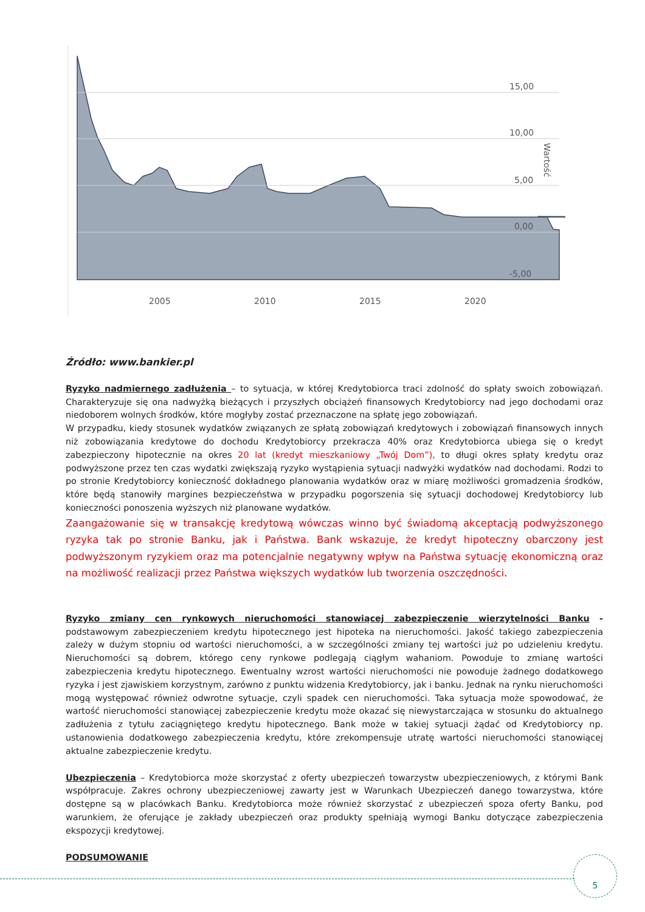15,00
10,00
5,00
0,00
-5,00
Wartość
2005
2010
2015
2020
Źródło: www.bankier.pl
Ryzyko nadmiernego zadłużenia – to sytuacja, w której Kredytobiorca traci zdolność do spłaty swoich zobowiązań. Charakteryzuje się ona nadwyżką bieżących i przyszłych obciążeń finansowych Kredytobiorcy nad jego dochodami oraz niedoborem wolnych środków, które mogłyby zostać przeznaczone na spłatę jego zobowiązań.
W przypadku, kiedy stosunek wydatków związanych ze spłatą zobowiązań kredytowych i zobowiązań finansowych innych niż zobowiązania kredytowe do dochodu Kredytobiorcy przekracza 40% oraz Kredytobiorca ubiega się o kredyt zabezpieczony hipotecznie na okres 20 lat (kredyt mieszkaniowy „Twój Dom”), to długi okres spłaty kredytu oraz podwyższone przez ten czas wydatki zwiększają ryzyko wystąpienia sytuacji nadwyżki wydatków nad dochodami. Rodzi to po stronie Kredytobiorcy konieczność dokładnego planowania wydatków oraz w miarę możliwości gromadzenia środków, które będą stanowiły margines bezpieczeństwa w przypadku pogorszenia się sytuacji dochodowej Kredytobiorcy lub konieczności ponoszenia wyższych niż planowane wydatków.
Zaangażowanie się w transakcję kredytową wówczas winno być świadomą akceptacją podwyższonego ryzyka tak po stronie Banku, jak i Państwa. Bank wskazuje, że kredyt hipoteczny obarczony jest podwyższonym ryzykiem oraz ma potencjalnie negatywny wpływ na Państwa sytuację ekonomiczną oraz na możliwość realizacji przez Państwa większych wydatków lub tworzenia oszczędności.
Ryzyko zmiany cen rynkowych nieruchomości stanowiącej zabezpieczenie wierzytelności Banku - podstawowym zabezpieczeniem kredytu hipotecznego jest hipoteka na nieruchomości. Jakość takiego zabezpieczenia zależy w dużym stopniu od wartości nieruchomości, a w szczególności zmiany tej wartości już po udzieleniu kredytu. Nieruchomości są dobrem, którego ceny rynkowe podlegają ciągłym wahaniom. Powoduje to zmianę wartości zabezpieczenia kredytu hipotecznego. Ewentualny wzrost wartości nieruchomości nie powoduje żadnego dodatkowego ryzyka i jest zjawiskiem korzystnym, zarówno z punktu widzenia Kredytobiorcy, jak i banku. Jednak na rynku nieruchomości mogą występować również odwrotne sytuacje, czyli spadek cen nieruchomości. Taka sytuacja może spowodować, że wartość nieruchomości stanowiącej zabezpieczenie kredytu może okazać się niewystarczająca w stosunku do aktualnego zadłużenia z tytułu zaciągniętego kredytu hipotecznego. Bank może w takiej sytuacji żądać od Kredytobiorcy np. ustanowienia dodatkowego zabezpieczenia kredytu, które zrekompensuje utratę wartości nieruchomości stanowiącej aktualne zabezpieczenie kredytu.
Ubezpieczenia – Kredytobiorca może skorzystać z oferty ubezpieczeń towarzystw ubezpieczeniowych, z którymi Bank współpracuje. Zakres ochrony ubezpieczeniowej zawarty jest w Warunkach Ubezpieczeń danego towarzystwa, które dostępne są w placówkach Banku. Kredytobiorca może również skorzystać z ubezpieczeń spoza oferty Banku, pod warunkiem, że oferujące je zakłady ubezpieczeń oraz produkty spełniają wymogi Banku dotyczące zabezpieczenia ekspozycji kredytowej.
PODSUMOWANIE
5